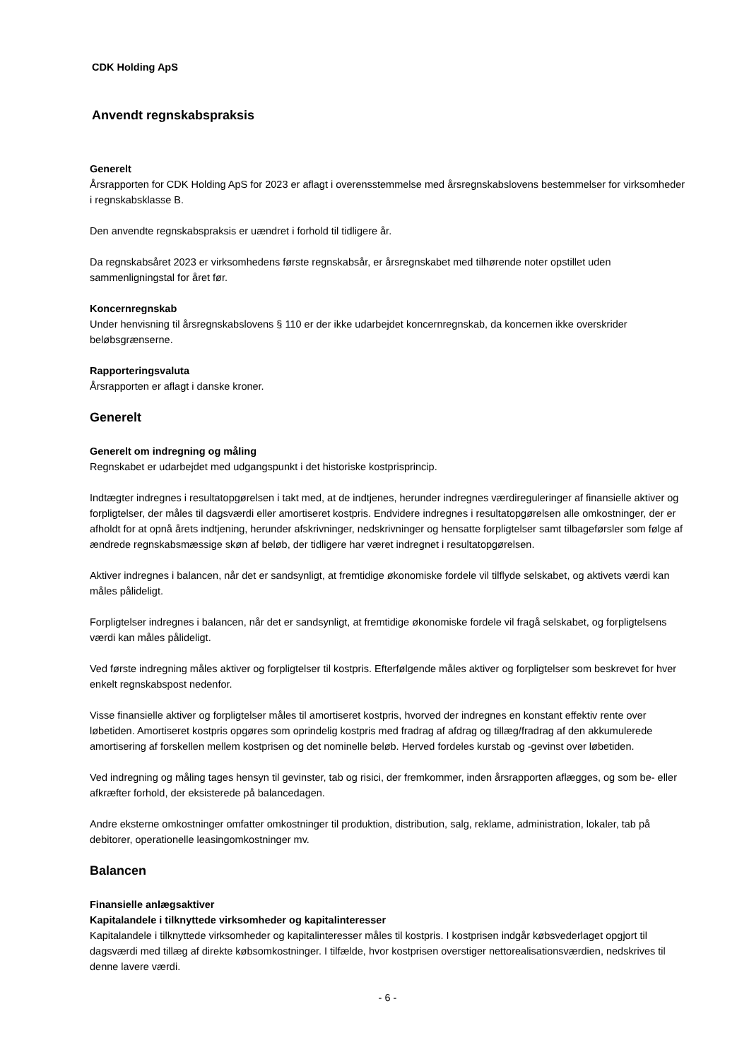CDK Holding ApS
Anvendt regnskabspraksis
Generelt
Årsrapporten for CDK Holding ApS for 2023 er aflagt i overensstemmelse med årsregnskabslovens bestemmelser for virksomheder i regnskabsklasse B.
Den anvendte regnskabspraksis er uændret i forhold til tidligere år.
Da regnskabsåret 2023 er virksomhedens første regnskabsår, er årsregnskabet med tilhørende noter opstillet uden sammenligningstal for året før.
Koncernregnskab
Under henvisning til årsregnskabslovens § 110 er der ikke udarbejdet koncernregnskab, da koncernen ikke overskrider beløbsgrænserne.
Rapporteringsvaluta
Årsrapporten er aflagt i danske kroner.
Generelt
Generelt om indregning og måling
Regnskabet er udarbejdet med udgangspunkt i det historiske kostprisprincip.
Indtægter indregnes i resultatopgørelsen i takt med, at de indtjenes, herunder indregnes værdireguleringer af finansielle aktiver og forpligtelser, der måles til dagsværdi eller amortiseret kostpris. Endvidere indregnes i resultatopgørelsen alle omkostninger, der er afholdt for at opnå årets indtjening, herunder afskrivninger, nedskrivninger og hensatte forpligtelser samt tilbageførsler som følge af ændrede regnskabsmæssige skøn af beløb, der tidligere har været indregnet i resultatopgørelsen.
Aktiver indregnes i balancen, når det er sandsynligt, at fremtidige økonomiske fordele vil tilflyde selskabet, og aktivets værdi kan måles pålideligt.
Forpligtelser indregnes i balancen, når det er sandsynligt, at fremtidige økonomiske fordele vil fragå selskabet, og forpligtelsens værdi kan måles pålideligt.
Ved første indregning måles aktiver og forpligtelser til kostpris. Efterfølgende måles aktiver og forpligtelser som beskrevet for hver enkelt regnskabspost nedenfor.
Visse finansielle aktiver og forpligtelser måles til amortiseret kostpris, hvorved der indregnes en konstant effektiv rente over løbetiden. Amortiseret kostpris opgøres som oprindelig kostpris med fradrag af afdrag og tillæg/fradrag af den akkumulerede amortisering af forskellen mellem kostprisen og det nominelle beløb. Herved fordeles kurstab og -gevinst over løbetiden.
Ved indregning og måling tages hensyn til gevinster, tab og risici, der fremkommer, inden årsrapporten aflægges, og som be- eller afkræfter forhold, der eksisterede på balancedagen.
Andre eksterne omkostninger omfatter omkostninger til produktion, distribution, salg, reklame, administration, lokaler, tab på debitorer, operationelle leasingomkostninger mv.
Balancen
Finansielle anlægsaktiver
Kapitalandele i tilknyttede virksomheder og kapitalinteresser
Kapitalandele i tilknyttede virksomheder og kapitalinteresser måles til kostpris. I kostprisen indgår købsvederlaget opgjort til dagsværdi med tillæg af direkte købsomkostninger. I tilfælde, hvor kostprisen overstiger nettorealisationsværdien, nedskrives til denne lavere værdi.
- 6 -